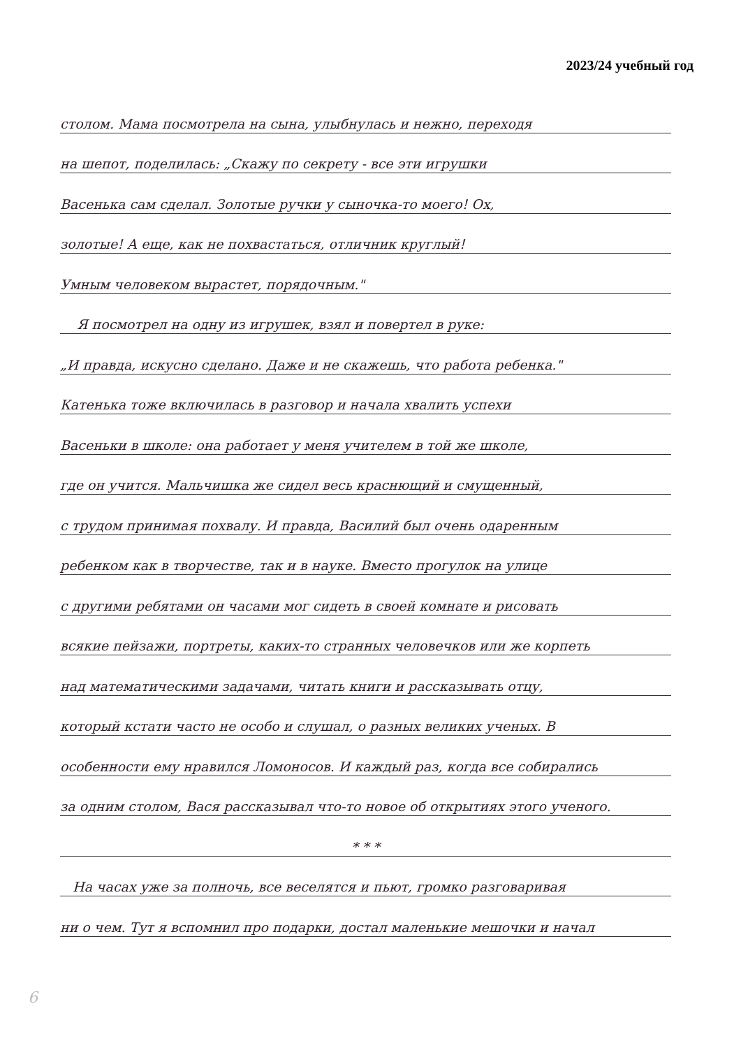2023/24 учебный год
столом. Мама посмотрела на сына, улыбнулась и нежно, переходя
на шепот, поделилась: „Скажу по секрету - все эти игрушки
Васенька сам сделал. Золотые ручки у сыночка-то моего! Ох,
золотые! А еще, как не похвастаться, отличник круглый!
Умным человеком вырастет, порядочным."
Я посмотрел на одну из игрушек, взял и повертел в руке:
„И правда, искусно сделано. Даже и не скажешь, что работа ребенка."
Катенька тоже включилась в разговор и начала хвалить успехи
Васеньки в школе: она работает у меня учителем в той же школе,
где он учится. Мальчишка же сидел весь краснющий и смущенный,
с трудом принимая похвалу. И правда, Василий был очень одаренным
ребенком как в творчестве, так и в науке. Вместо прогулок на улице
с другими ребятами он часами мог сидеть в своей комнате и рисовать
всякие пейзажи, портреты, каких-то странных человечков или же корпеть
над математическими задачами, читать книги и рассказывать отцу,
который кстати часто не особо и слушал, о разных великих ученых. В
особенности ему нравился Ломоносов. И каждый раз, когда все собирались
за одним столом, Вася рассказывал что-то новое об открытиях этого ученого.
* * *
На часах уже за полночь, все веселятся и пьют, громко разговаривая
ни о чем. Тут я вспомнил про подарки, достал маленькие мешочки и начал
6